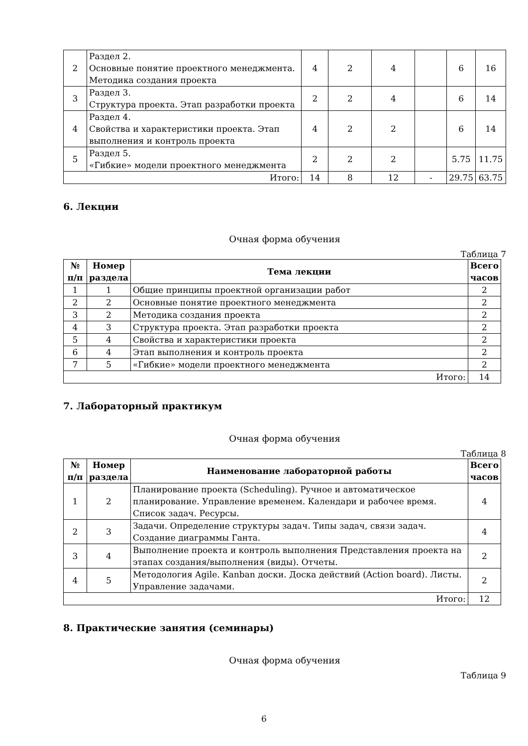| 2 | Раздел 2. Основные понятие проектного менеджмента. Методика создания проекта | 4 | 2 | 4 | | 6 | 16 |
| 3 | Раздел 3. Структура проекта. Этап разработки проекта | 2 | 2 | 4 | | 6 | 14 |
| 4 | Раздел 4. Свойства и характеристики проекта. Этап выполнения и контроль проекта | 4 | 2 | 2 | | 6 | 14 |
| 5 | Раздел 5. «Гибкие» модели проектного менеджмента | 2 | 2 | 2 | | 5.75 | 11.75 |
| Итого: | | 14 | 8 | 12 | - | 29.75 | 63.75 |
6. Лекции
Очная форма обучения
Таблица 7
| № п/п | Номер раздела | Тема лекции | Всего часов |
| --- | --- | --- | --- |
| 1 | 1 | Общие принципы проектной организации работ | 2 |
| 2 | 2 | Основные понятие проектного менеджмента | 2 |
| 3 | 2 | Методика создания проекта | 2 |
| 4 | 3 | Структура проекта. Этап разработки проекта | 2 |
| 5 | 4 | Свойства и характеристики проекта | 2 |
| 6 | 4 | Этап выполнения и контроль проекта | 2 |
| 7 | 5 | «Гибкие» модели проектного менеджмента | 2 |
| Итого: | | | 14 |
7. Лабораторный практикум
Очная форма обучения
Таблица 8
| № п/п | Номер раздела | Наименование лабораторной работы | Всего часов |
| --- | --- | --- | --- |
| 1 | 2 | Планирование проекта (Scheduling). Ручное и автоматическое планирование. Управление временем. Календари и рабочее время. Список задач. Ресурсы. | 4 |
| 2 | 3 | Задачи. Определение структуры задач. Типы задач, связи задач. Создание диаграммы Ганта. | 4 |
| 3 | 4 | Выполнение проекта и контроль выполнения Представления проекта на этапах создания/выполнения (виды). Отчеты. | 2 |
| 4 | 5 | Методология Agile. Kanban доски. Доска действий (Action board). Листы. Управление задачами. | 2 |
| Итого: | | | 12 |
8. Практические занятия (семинары)
Очная форма обучения
Таблица 9
6